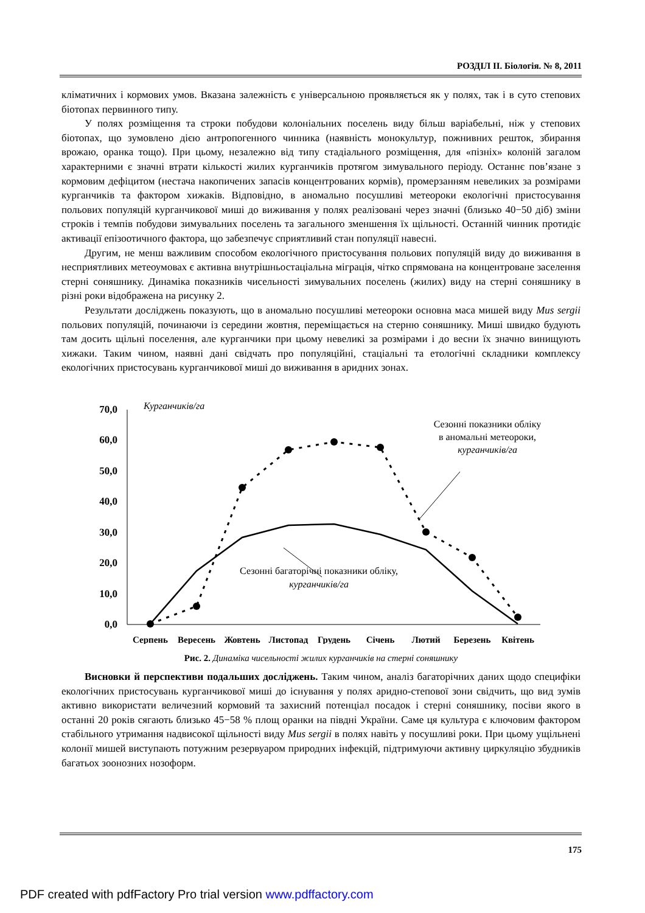РОЗДІЛ ІІ. Біологія. № 8, 2011
кліматичних і кормових умов. Вказана залежність є універсальною проявляється як у полях, так і в суто степових біотопах первинного типу.
У полях розміщення та строки побудови колоніальних поселень виду більш варіабельні, ніж у степових біотопах, що зумовлено дією антропогенного чинника (наявність монокультур, пожнивних решток, збирання врожаю, оранка тощо). При цьому, незалежно від типу стадіального розміщення, для «пізніх» колоній загалом характерними є значні втрати кількості жилих курганчиків протягом зимувального періоду. Останнє пов’язане з кормовим дефіцитом (нестача накопичених запасів концентрованих кормів), промерзанням невеликих за розмірами курганчиків та фактором хижаків. Відповідно, в аномально посушливі метеороки екологічні пристосування польових популяцій курганчикової миші до виживання у полях реалізовані через значні (близько 40−50 діб) зміни строків і темпів побудови зимувальних поселень та загального зменшення їх щільності. Останній чинник протидіє активації епізоотичного фактора, що забезпечує сприятливий стан популяції навесні.
Другим, не менш важливим способом екологічного пристосування польових популяцій виду до виживання в несприятливих метеоумовах є активна внутрішньостаціальна міграція, чітко спрямована на концентроване заселення стерні соняшнику. Динаміка показників чисельності зимувальних поселень (жилих) виду на стерні соняшнику в різні роки відображена на рисунку 2.
Результати досліджень показують, що в аномально посушливі метеороки основна маса мишей виду Mus sergii польових популяцій, починаючи із середини жовтня, переміщається на стерню соняшнику. Миші швидко будують там досить щільні поселення, але курганчики при цьому невеликі за розмірами і до весни їх значно винищують хижаки. Таким чином, наявні дані свідчать про популяційні, стаціальні та етологічні складники комплексу екологічних пристосувань курганчикової миші до виживання в аридних зонах.
70,0
60,0
50,0
40,0
30,0
20,0
10,0
0,0
Курганчиків/га
Сезонні показники обліку
в аномальні метеороки,
курганчиків/га
Сезонні багаторічні показники обліку,
курганчиків/га
Серпень
Вересень
Жовтень
Листопад
Грудень
Січень
Лютий
Березень
Квітень
Рис. 2. Динаміка чисельності жилих курганчиків на стерні соняшнику
Висновки й перспективи подальших досліджень. Таким чином, аналіз багаторічних даних щодо специфіки екологічних пристосувань курганчикової миші до існування у полях аридно-степової зони свідчить, що вид зумів активно використати величезний кормовий та захисний потенціал посадок і стерні соняшнику, посіви якого в останні 20 років сягають близько 45−58 % площ оранки на півдні України. Саме ця культура є ключовим фактором стабільного утримання надвисокої щільності виду Mus sergii в полях навіть у посушливі роки. При цьому ущільнені колонії мишей виступають потужним резервуаром природних інфекцій, підтримуючи активну циркуляцію збудників багатьох зоонозних нозоформ.
175
PDF created with pdfFactory Pro trial version www.pdffactory.com